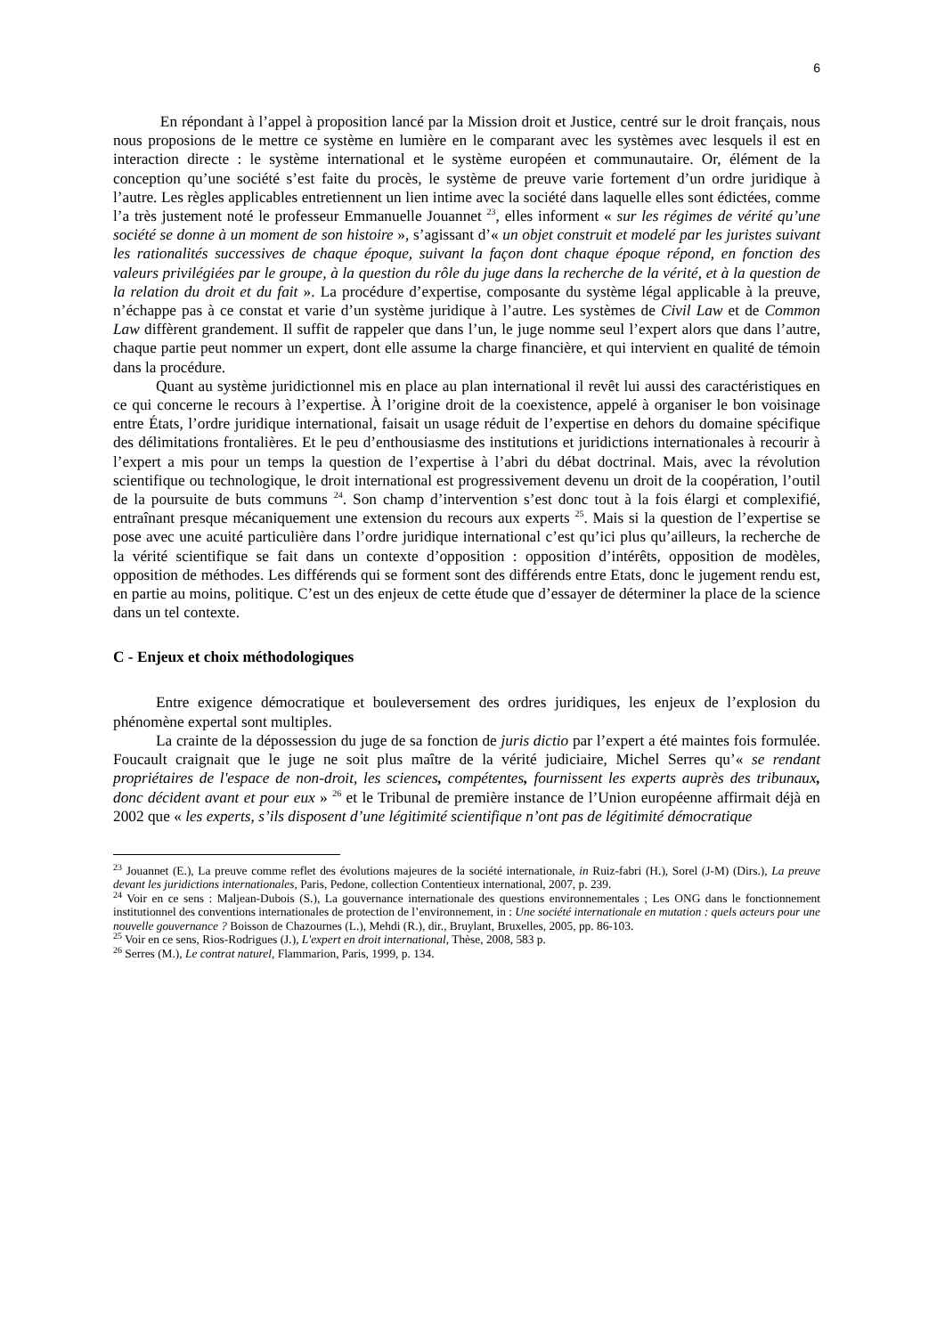6
En répondant à l’appel à proposition lancé par la Mission droit et Justice, centré sur le droit français, nous nous proposions de le mettre ce système en lumière en le comparant avec les systèmes avec lesquels il est en interaction directe : le système international et le système européen et communautaire. Or, élément de la conception qu’une société s’est faite du procès, le système de preuve varie fortement d’un ordre juridique à l’autre. Les règles applicables entretiennent un lien intime avec la société dans laquelle elles sont édictées, comme l’a très justement noté le professeur Emmanuelle Jouannet <sup>23</sup>, elles informent « sur les régimes de vérité qu’une société se donne à un moment de son histoire », s’agissant d’« un objet construit et modelé par les juristes suivant les rationalités successives de chaque époque, suivant la façon dont chaque époque répond, en fonction des valeurs privilégiées par le groupe, à la question du rôle du juge dans la recherche de la vérité, et à la question de la relation du droit et du fait ». La procédure d’expertise, composante du système légal applicable à la preuve, n’échappe pas à ce constat et varie d’un système juridique à l’autre. Les systèmes de Civil Law et de Common Law diffèrent grandement. Il suffit de rappeler que dans l’un, le juge nomme seul l’expert alors que dans l’autre, chaque partie peut nommer un expert, dont elle assume la charge financière, et qui intervient en qualité de témoin dans la procédure.
Quant au système juridictionnel mis en place au plan international il revêt lui aussi des caractéristiques en ce qui concerne le recours à l’expertise. À l’origine droit de la coexistence, appelé à organiser le bon voisinage entre États, l’ordre juridique international, faisait un usage réduit de l’expertise en dehors du domaine spécifique des délimitations frontalières. Et le peu d’enthousiasme des institutions et juridictions internationales à recourir à l’expert a mis pour un temps la question de l’expertise à l’abri du débat doctrinal. Mais, avec la révolution scientifique ou technologique, le droit international est progressivement devenu un droit de la coopération, l’outil de la poursuite de buts communs <sup>24</sup>. Son champ d’intervention s’est donc tout à la fois élargi et complexifié, entraînant presque mécaniquement une extension du recours aux experts <sup>25</sup>. Mais si la question de l’expertise se pose avec une acuité particulière dans l’ordre juridique international c’est qu’ici plus qu’ailleurs, la recherche de la vérité scientifique se fait dans un contexte d’opposition : opposition d’intérêts, opposition de modèles, opposition de méthodes. Les différends qui se forment sont des différends entre Etats, donc le jugement rendu est, en partie au moins, politique. C’est un des enjeux de cette étude que d’essayer de déterminer la place de la science dans un tel contexte.
C - Enjeux et choix méthodologiques
Entre exigence démocratique et bouleversement des ordres juridiques, les enjeux de l’explosion du phénomène expertal sont multiples.
La crainte de la dépossession du juge de sa fonction de juris dictio par l’expert a été maintes fois formulée. Foucault craignait que le juge ne soit plus maître de la vérité judiciaire, Michel Serres qu’« se rendant propriétaires de l'espace de non-droit, les sciences, compétentes, fournissent les experts auprès des tribunaux, donc décident avant et pour eux » <sup>26</sup> et le Tribunal de première instance de l’Union européenne affirmait déjà en 2002 que « les experts, s’ils disposent d’une légitimité scientifique n’ont pas de légitimité démocratique
<sup>23</sup> Jouannet (E.), La preuve comme reflet des évolutions majeures de la société internationale, in Ruiz-fabri (H.), Sorel (J-M) (Dirs.), La preuve devant les juridictions internationales, Paris, Pedone, collection Contentieux international, 2007, p. 239.
<sup>24</sup> Voir en ce sens : Maljean-Dubois (S.), La gouvernance internationale des questions environnementales ; Les ONG dans le fonctionnement institutionnel des conventions internationales de protection de l’environnement, in : Une société internationale en mutation : quels acteurs pour une nouvelle gouvernance ? Boisson de Chazournes (L.), Mehdi (R.), dir., Bruylant, Bruxelles, 2005, pp. 86-103.
<sup>25</sup> Voir en ce sens, Rios-Rodrigues (J.), L'expert en droit international, Thèse, 2008, 583 p.
<sup>26</sup> Serres (M.), Le contrat naturel, Flammarion, Paris, 1999, p. 134.